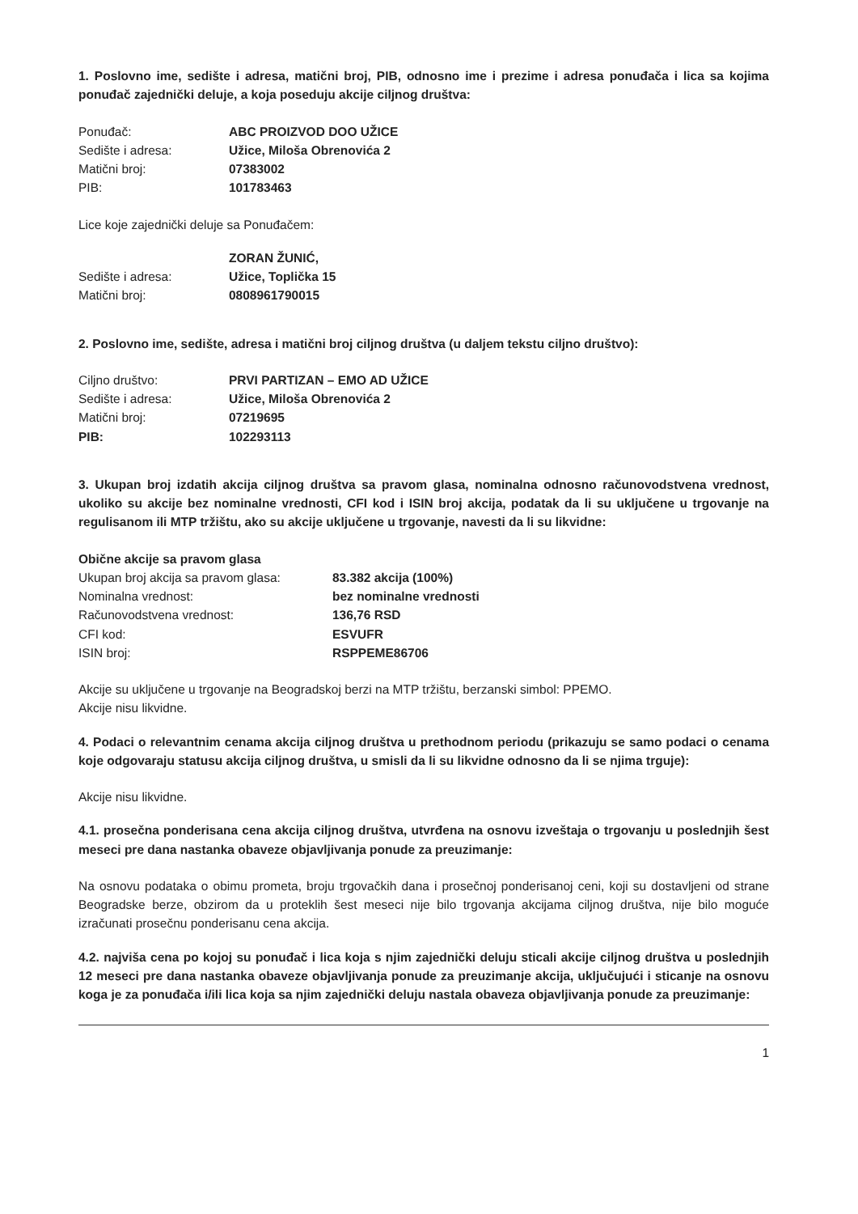1. Poslovno ime, sedište i adresa, matični broj, PIB, odnosno ime i prezime i adresa ponuđača i lica sa kojima ponuđač zajednički deluje, a koja poseduju akcije ciljnog društva:
| Ponuđač: | ABC PROIZVOD DOO UŽICE |
| Sedište i adresa: | Užice, Miloša Obrenovića 2 |
| Matični broj: | 07383002 |
| PIB: | 101783463 |
Lice koje zajednički deluje sa Ponuđačem:
| | ZORAN ŽUNIĆ, |
| Sedište i adresa: | Užice, Toplička 15 |
| Matični broj: | 0808961790015 |
2. Poslovno ime, sedište, adresa i matični broj ciljnog društva (u daljem tekstu ciljno društvo):
| Ciljno društvo: | PRVI PARTIZAN – EMO AD UŽICE |
| Sedište i adresa: | Užice, Miloša Obrenovića 2 |
| Matični broj: | 07219695 |
| PIB: | 102293113 |
3. Ukupan broj izdatih akcija ciljnog društva sa pravom glasa, nominalna odnosno računovodstvena vrednost, ukoliko su akcije bez nominalne vrednosti, CFI kod i ISIN broj akcija, podatak da li su uključene u trgovanje na regulisanom ili MTP tržištu, ako su akcije uključene u trgovanje, navesti da li su likvidne:
| Obične akcije sa pravom glasa | |
| Ukupan broj akcija sa pravom glasa: | 83.382 akcija (100%) |
| Nominalna vrednost: | bez nominalne vrednosti |
| Računovodstvena vrednost: | 136,76 RSD |
| CFI kod: | ESVUFR |
| ISIN broj: | RSPPEME86706 |
Akcije su uključene u trgovanje na Beogradskoj berzi na MTP tržištu, berzanski simbol: PPEMO.
Akcije nisu likvidne.
4. Podaci o relevantnim cenama akcija ciljnog društva u prethodnom periodu (prikazuju se samo podaci o cenama koje odgovaraju statusu akcija ciljnog društva, u smisli da li su likvidne odnosno da li se njima trguje):
Akcije nisu likvidne.
4.1. prosečna ponderisana cena akcija ciljnog društva, utvrđena na osnovu izveštaja o trgovanju u poslednjih šest meseci pre dana nastanka obaveze objavljivanja ponude za preuzimanje:
Na osnovu podataka o obimu prometa, broju trgovačkih dana i prosečnoj ponderisanoj ceni, koji su dostavljeni od strane Beogradske berze, obzirom da u proteklih šest meseci nije bilo trgovanja akcijama ciljnog društva, nije bilo moguće izračunati prosečnu ponderisanu cena akcija.
4.2. najviša cena po kojoj su ponuđač i lica koja s njim zajednički deluju sticali akcije ciljnog društva u poslednjih 12 meseci pre dana nastanka obaveze objavljivanja ponude za preuzimanje akcija, uključujući i sticanje na osnovu koga je za ponuđača i/ili lica koja sa njim zajednički deluju nastala obaveza objavljivanja ponude za preuzimanje:
1